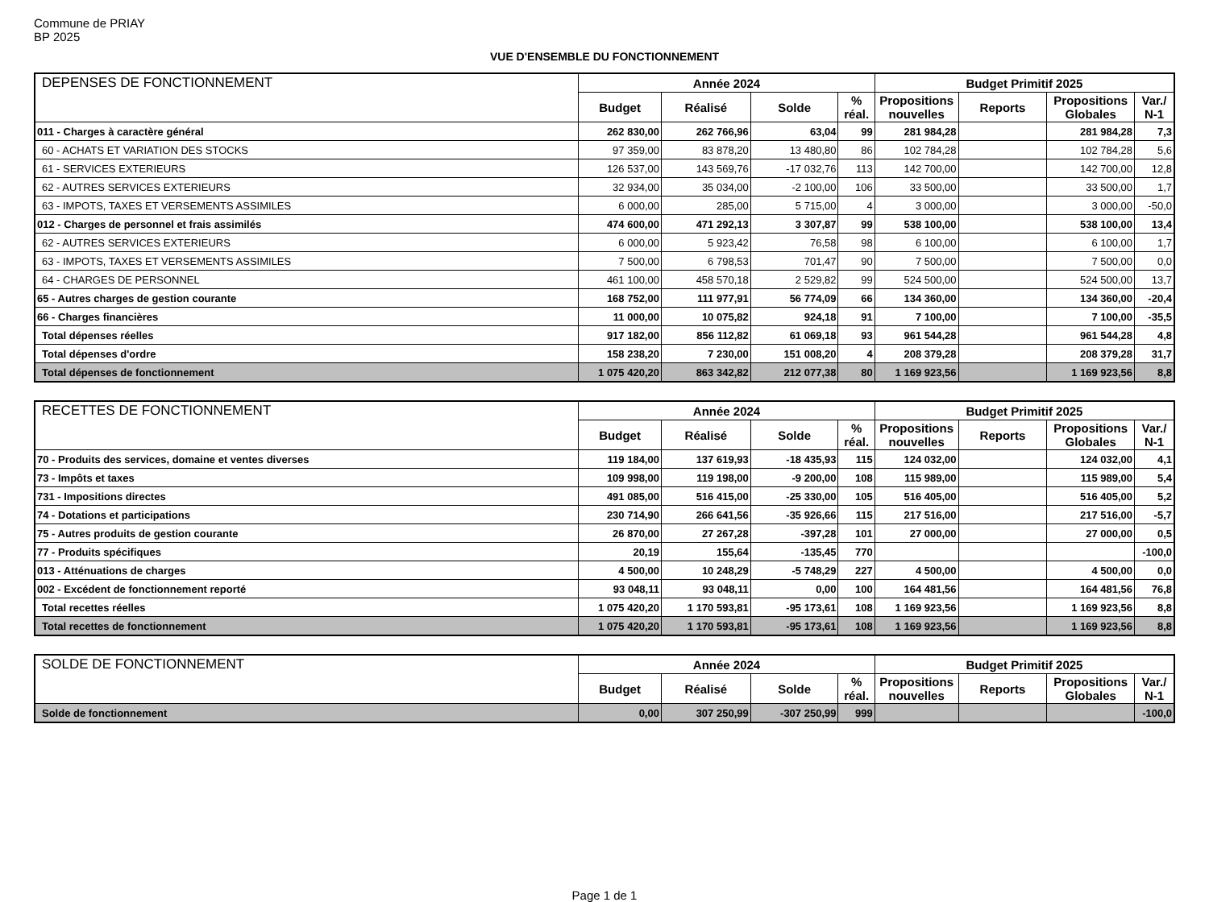Commune de PRIAY
BP 2025
VUE D'ENSEMBLE DU FONCTIONNEMENT
| DEPENSES DE FONCTIONNEMENT | Année 2024 | | | | Budget Primitif 2025 | | | |
| --- | --- | --- | --- | --- | --- | --- | --- | --- |
| | Budget | Réalisé | Solde | % réal. | Propositions nouvelles | Reports | Propositions Globales | Var./ N-1 |
| 011 - Charges à caractère général | 262 830,00 | 262 766,96 | 63,04 | 99 | 281 984,28 | | 281 984,28 | 7,3 |
| 60 - ACHATS ET VARIATION DES STOCKS | 97 359,00 | 83 878,20 | 13 480,80 | 86 | 102 784,28 | | 102 784,28 | 5,6 |
| 61 - SERVICES EXTERIEURS | 126 537,00 | 143 569,76 | -17 032,76 | 113 | 142 700,00 | | 142 700,00 | 12,8 |
| 62 - AUTRES SERVICES EXTERIEURS | 32 934,00 | 35 034,00 | -2 100,00 | 106 | 33 500,00 | | 33 500,00 | 1,7 |
| 63 - IMPOTS, TAXES ET VERSEMENTS ASSIMILES | 6 000,00 | 285,00 | 5 715,00 | 4 | 3 000,00 | | 3 000,00 | -50,0 |
| 012 - Charges de personnel et frais assimilés | 474 600,00 | 471 292,13 | 3 307,87 | 99 | 538 100,00 | | 538 100,00 | 13,4 |
| 62 - AUTRES SERVICES EXTERIEURS | 6 000,00 | 5 923,42 | 76,58 | 98 | 6 100,00 | | 6 100,00 | 1,7 |
| 63 - IMPOTS, TAXES ET VERSEMENTS ASSIMILES | 7 500,00 | 6 798,53 | 701,47 | 90 | 7 500,00 | | 7 500,00 | 0,0 |
| 64 - CHARGES DE PERSONNEL | 461 100,00 | 458 570,18 | 2 529,82 | 99 | 524 500,00 | | 524 500,00 | 13,7 |
| 65 - Autres charges de gestion courante | 168 752,00 | 111 977,91 | 56 774,09 | 66 | 134 360,00 | | 134 360,00 | -20,4 |
| 66 - Charges financières | 11 000,00 | 10 075,82 | 924,18 | 91 | 7 100,00 | | 7 100,00 | -35,5 |
| Total dépenses réelles | 917 182,00 | 856 112,82 | 61 069,18 | 93 | 961 544,28 | | 961 544,28 | 4,8 |
| Total dépenses d'ordre | 158 238,20 | 7 230,00 | 151 008,20 | 4 | 208 379,28 | | 208 379,28 | 31,7 |
| Total dépenses de fonctionnement | 1 075 420,20 | 863 342,82 | 212 077,38 | 80 | 1 169 923,56 | | 1 169 923,56 | 8,8 |
| RECETTES DE FONCTIONNEMENT | Année 2024 | | | | Budget Primitif 2025 | | | |
| --- | --- | --- | --- | --- | --- | --- | --- | --- |
| | Budget | Réalisé | Solde | % réal. | Propositions nouvelles | Reports | Propositions Globales | Var./ N-1 |
| 70 - Produits des services, domaine et ventes diverses | 119 184,00 | 137 619,93 | -18 435,93 | 115 | 124 032,00 | | 124 032,00 | 4,1 |
| 73 - Impôts et taxes | 109 998,00 | 119 198,00 | -9 200,00 | 108 | 115 989,00 | | 115 989,00 | 5,4 |
| 731 - Impositions directes | 491 085,00 | 516 415,00 | -25 330,00 | 105 | 516 405,00 | | 516 405,00 | 5,2 |
| 74 - Dotations et participations | 230 714,90 | 266 641,56 | -35 926,66 | 115 | 217 516,00 | | 217 516,00 | -5,7 |
| 75 - Autres produits de gestion courante | 26 870,00 | 27 267,28 | -397,28 | 101 | 27 000,00 | | 27 000,00 | 0,5 |
| 77 - Produits spécifiques | 20,19 | 155,64 | -135,45 | 770 | | | | -100,0 |
| 013 - Atténuations de charges | 4 500,00 | 10 248,29 | -5 748,29 | 227 | 4 500,00 | | 4 500,00 | 0,0 |
| 002 - Excédent de fonctionnement reporté | 93 048,11 | 93 048,11 | 0,00 | 100 | 164 481,56 | | 164 481,56 | 76,8 |
| Total recettes réelles | 1 075 420,20 | 1 170 593,81 | -95 173,61 | 108 | 1 169 923,56 | | 1 169 923,56 | 8,8 |
| Total recettes de fonctionnement | 1 075 420,20 | 1 170 593,81 | -95 173,61 | 108 | 1 169 923,56 | | 1 169 923,56 | 8,8 |
| SOLDE DE FONCTIONNEMENT | Année 2024 | | | | Budget Primitif 2025 | | | |
| --- | --- | --- | --- | --- | --- | --- | --- | --- |
| | Budget | Réalisé | Solde | % réal. | Propositions nouvelles | Reports | Propositions Globales | Var./ N-1 |
| Solde de fonctionnement | 0,00 | 307 250,99 | -307 250,99 | 999 | | | | -100,0 |
Page 1 de 1